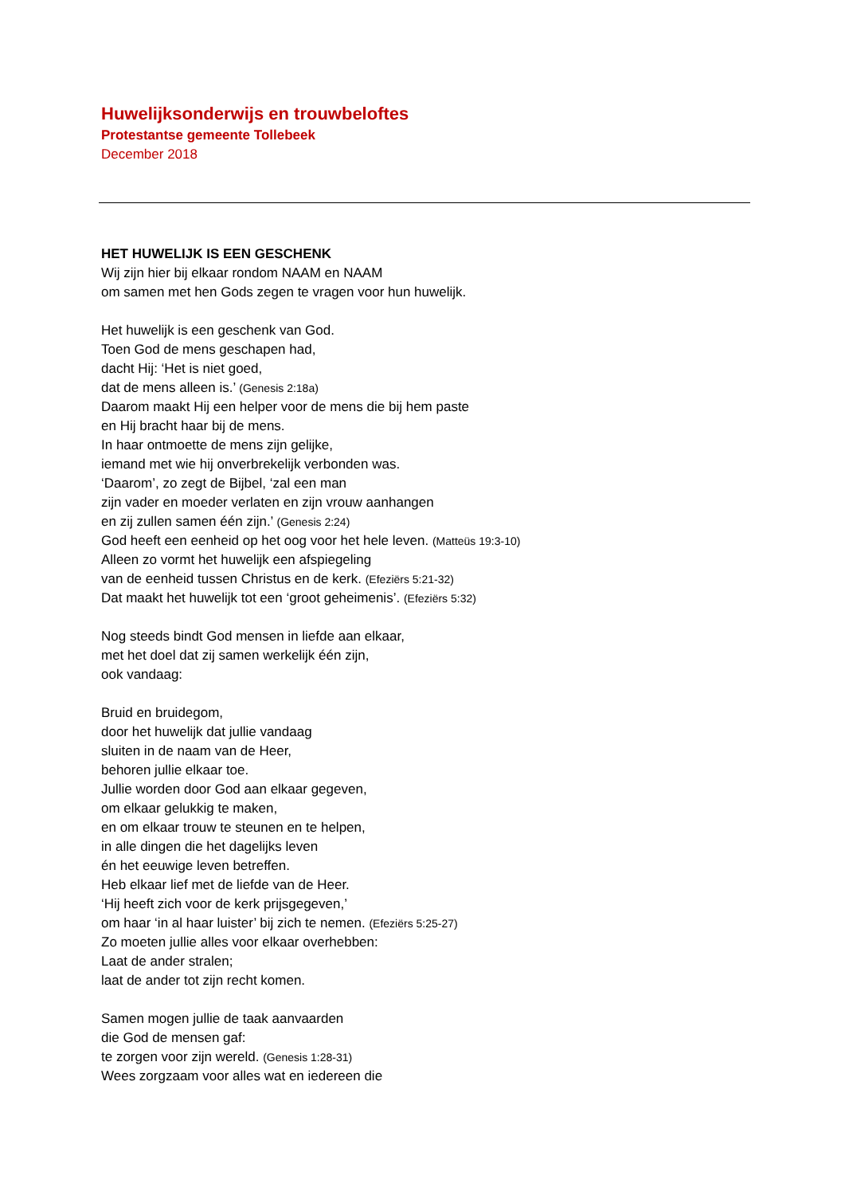Huwelijksonderwijs en trouwbeloftes
Protestantse gemeente Tollebeek
December 2018
HET HUWELIJK IS EEN GESCHENK
Wij zijn hier bij elkaar rondom NAAM en NAAM
om samen met hen Gods zegen te vragen voor hun huwelijk.
Het huwelijk is een geschenk van God.
Toen God de mens geschapen had,
dacht Hij: ‘Het is niet goed,
dat de mens alleen is.’ (Genesis 2:18a)
Daarom maakt Hij een helper voor de mens die bij hem paste
en Hij bracht haar bij de mens.
In haar ontmoette de mens zijn gelijke,
iemand met wie hij onverbrekelijk verbonden was.
‘Daarom’, zo zegt de Bijbel, ‘zal een man
zijn vader en moeder verlaten en zijn vrouw aanhangen
en zij zullen samen één zijn.’ (Genesis 2:24)
God heeft een eenheid op het oog voor het hele leven. (Matteüs 19:3-10)
Alleen zo vormt het huwelijk een afspiegeling
van de eenheid tussen Christus en de kerk. (Efeziërs 5:21-32)
Dat maakt het huwelijk tot een ‘groot geheimenis’. (Efeziërs 5:32)
Nog steeds bindt God mensen in liefde aan elkaar,
met het doel dat zij samen werkelijk één zijn,
ook vandaag:
Bruid en bruidegom,
door het huwelijk dat jullie vandaag
sluiten in de naam van de Heer,
behoren jullie elkaar toe.
Jullie worden door God aan elkaar gegeven,
om elkaar gelukkig te maken,
en om elkaar trouw te steunen en te helpen,
in alle dingen die het dagelijks leven
én het eeuwige leven betreffen.
Heb elkaar lief met de liefde van de Heer.
‘Hij heeft zich voor de kerk prijsgegeven,’
om haar ‘in al haar luister’ bij zich te nemen. (Efeziërs 5:25-27)
Zo moeten jullie alles voor elkaar overhebben:
Laat de ander stralen;
laat de ander tot zijn recht komen.
Samen mogen jullie de taak aanvaarden
die God de mensen gaf:
te zorgen voor zijn wereld. (Genesis 1:28-31)
Wees zorgzaam voor alles wat en iedereen die